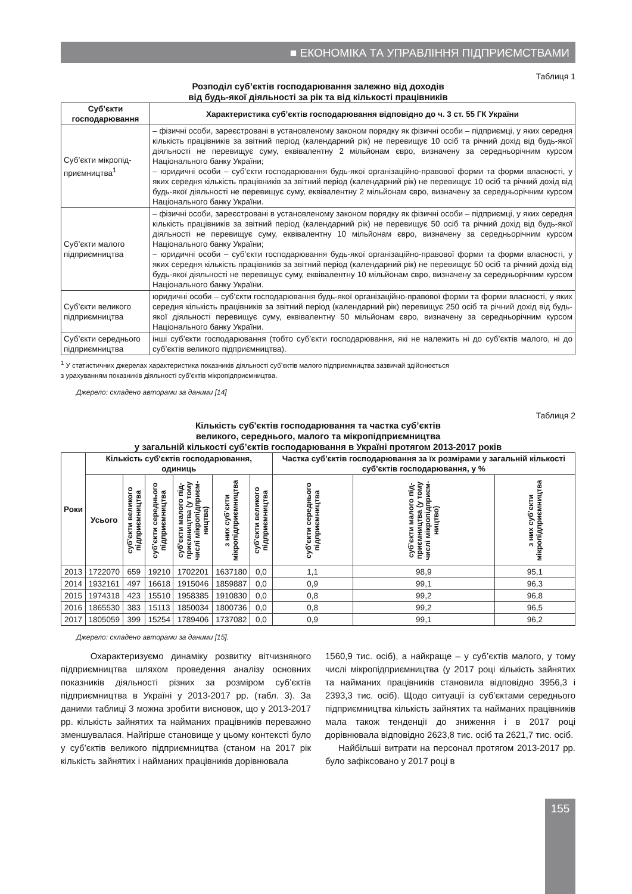■ ЕКОНОМІКА ТА УПРАВЛІННЯ ПІДПРИЄМСТВАМИ
Таблиця 1
Розподіл суб’єктів господарювання залежно від доходів
від будь-якої діяльності за рік та від кількості працівників
| Суб’єкти господарювання | Характеристика суб’єктів господарювання відповідно до ч. 3 ст. 55 ГК України |
| --- | --- |
| Суб’єкти мікропід­приємництва<sup>1</sup> | – фізичні особи, зареєстровані в установленому законом порядку як фізичні особи – підприємці, у яких середня кількість працівників за звітний період (календарний рік) не перевищує 10 осіб та річний дохід від будь-якої діяльності не перевищує суму, еквівалентну 2 мільйонам євро, визначену за середньорічним курсом Національного банку України; – юридичні особи – суб’єкти господарювання будь-якої організаційно-правової форми та форми власності, у яких середня кількість працівників за звітний період (календарний рік) не перевищує 10 осіб та річний дохід від будь-якої діяльності не перевищує суму, еквівалентну 2 мільйонам євро, визначену за середньорічним курсом Національного банку України. |
| Суб’єкти малого підприємництва | – фізичні особи, зареєстровані в установленому законом порядку як фізичні особи – підприємці, у яких середня кількість працівників за звітний період (календарний рік) не перевищує 50 осіб та річний дохід від будь-якої діяльності не перевищує суму, еквівалентну 10 мільйонам євро, визначену за середньорічним курсом Національного банку України; – юридичні особи – суб’єкти господарювання будь-якої організаційно-правової форми та форми власності, у яких середня кількість працівників за звітний період (календарний рік) не перевищує 50 осіб та річний дохід від будь-якої діяльності не перевищує суму, еквівалентну 10 мільйонам євро, визначену за середньорічним курсом Національного банку України. |
| Суб’єкти великого підприємництва | юридичні особи – суб’єкти господарювання будь-якої організаційно-правової форми та форми власності, у яких середня кількість працівників за звітний період (календарний рік) перевищує 250 осіб та річний дохід від будь-якої діяльності перевищує суму, еквівалентну 50 мільйонам євро, визначену за середньорічним курсом Національного банку України. |
| Суб’єкти серед­нього підприємни­цтва | інші суб’єкти господарювання (тобто суб’єкти господарювання, які не належить ні до суб’єктів малого, ні до суб’єктів великого підприємництва). |
<sup>1</sup> У статистичних джерелах характеристика показників діяльності суб’єктів малого підприємництва зазвичай здійснюється
з урахуванням показників діяльності суб’єктів мікропідприємництва.
Джерело: складено авторами за даними [14]
Таблиця 2
Кількість суб'єктів господарювання та частка суб’єктів
великого, середнього, малого та мікропідприємництва
у загальній кількості суб’єктів господарювання в Україні протягом 2013-2017 років
| Роки | Кількість суб'єктів господарювання, одиниць | | | | | | Частка суб'єктів господарювання за їх розмірами у загальній кількості суб'єктів господарювання, у % | | |
| --- | --- | --- | --- | --- | --- | --- | --- | --- | --- |
| | Усього | суб’єкти вели­кого підприєм­ництва | суб’єкти серед­нього підпри­ємництва | суб’єкти малого під­приємництва (у тому числі мікропідприєм­ництва) | з них суб’єкти мікропідприєм­ництва | суб’єкти вели­кого підприєм­ництва | суб’єкти серед­нього підпри­ємництва | суб’єкти малого під­приємництва (у тому числі мікропідприєм­ництво) | з них суб’єкти мікропідприєм­ництва |
| 2013 | 1722070 | 659 | 19210 | 1702201 | 1637180 | 0,0 | 1,1 | 98,9 | 95,1 |
| 2014 | 1932161 | 497 | 16618 | 1915046 | 1859887 | 0,0 | 0,9 | 99,1 | 96,3 |
| 2015 | 1974318 | 423 | 15510 | 1958385 | 1910830 | 0,0 | 0,8 | 99,2 | 96,8 |
| 2016 | 1865530 | 383 | 15113 | 1850034 | 1800736 | 0,0 | 0,8 | 99,2 | 96,5 |
| 2017 | 1805059 | 399 | 15254 | 1789406 | 1737082 | 0,0 | 0,9 | 99,1 | 96,2 |
Джерело: складено авторами за даними [15].
Охарактеризуємо динаміку розвитку вітчизняного підприємництва шляхом проведення аналізу основних показників діяльності різних за розміром суб’єктів підприємництва в Україні у 2013-2017 рр. (табл. 3). За даними таблиці 3 можна зробити висновок, що у 2013-2017 рр. кількість зайнятих та найманих працівників переважно зменшувалася. Найгірше становище у цьому контексті було у суб’єктів великого підприємництва (станом на 2017 рік кількість зайнятих і найманих працівників дорівнювала
1560,9 тис. осіб), а найкраще – у суб’єктів малого, у тому числі мікропідприємництва (у 2017 році кількість зайнятих та найманих працівників становила відповідно 3956,3 і 2393,3 тис. осіб). Щодо ситуації із суб’єктами середнього підприємництва кількість зайнятих та найманих працівників мала також тенденції до зниження і в 2017 році дорівнювала відповідно 2623,8 тис. осіб та 2621,7 тис. осіб.
Найбільші витрати на персонал протягом 2013-2017 рр. було зафіксовано у 2017 році в
155